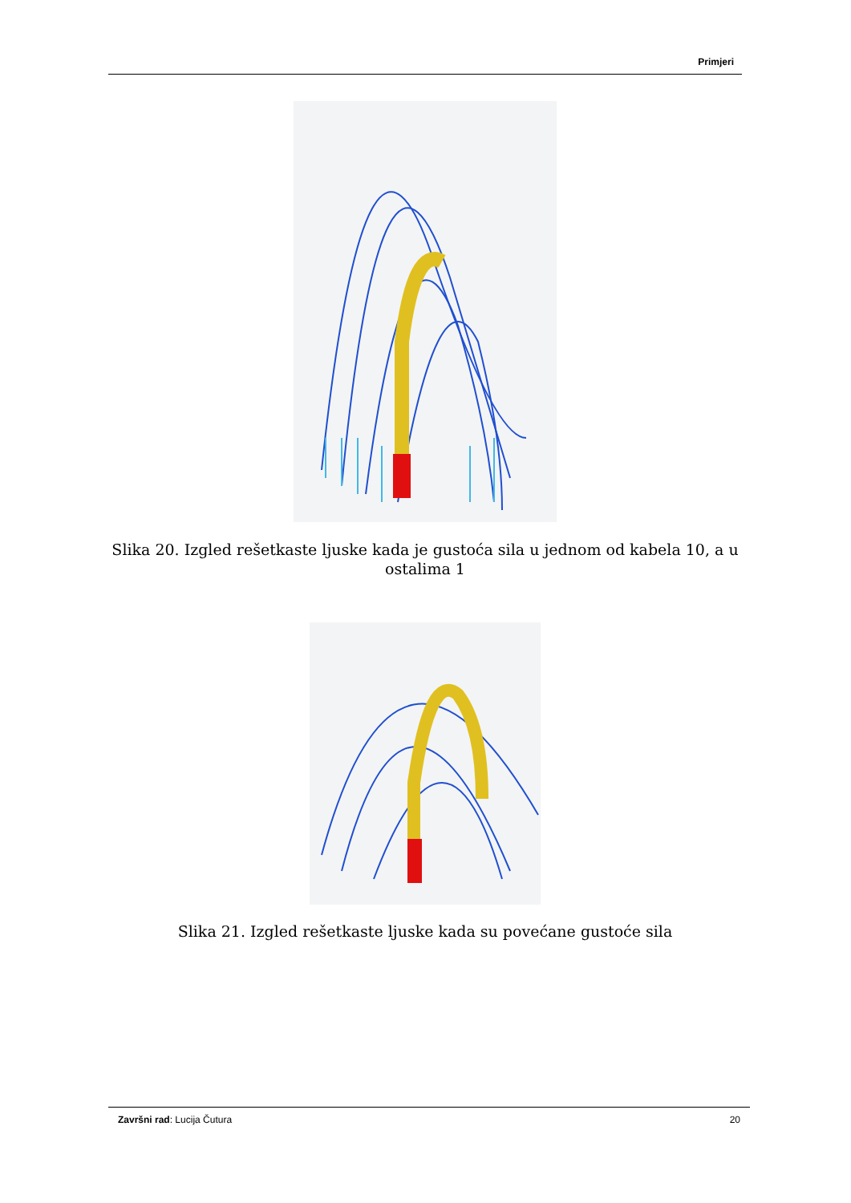Primjeri
Slika 20. Izgled rešetkaste ljuske kada je gustoća sila u jednom od kabela 10, a u ostalima 1
Slika 21. Izgled rešetkaste ljuske kada su povećane gustoće sila
Završni rad: Lucija Čutura 20